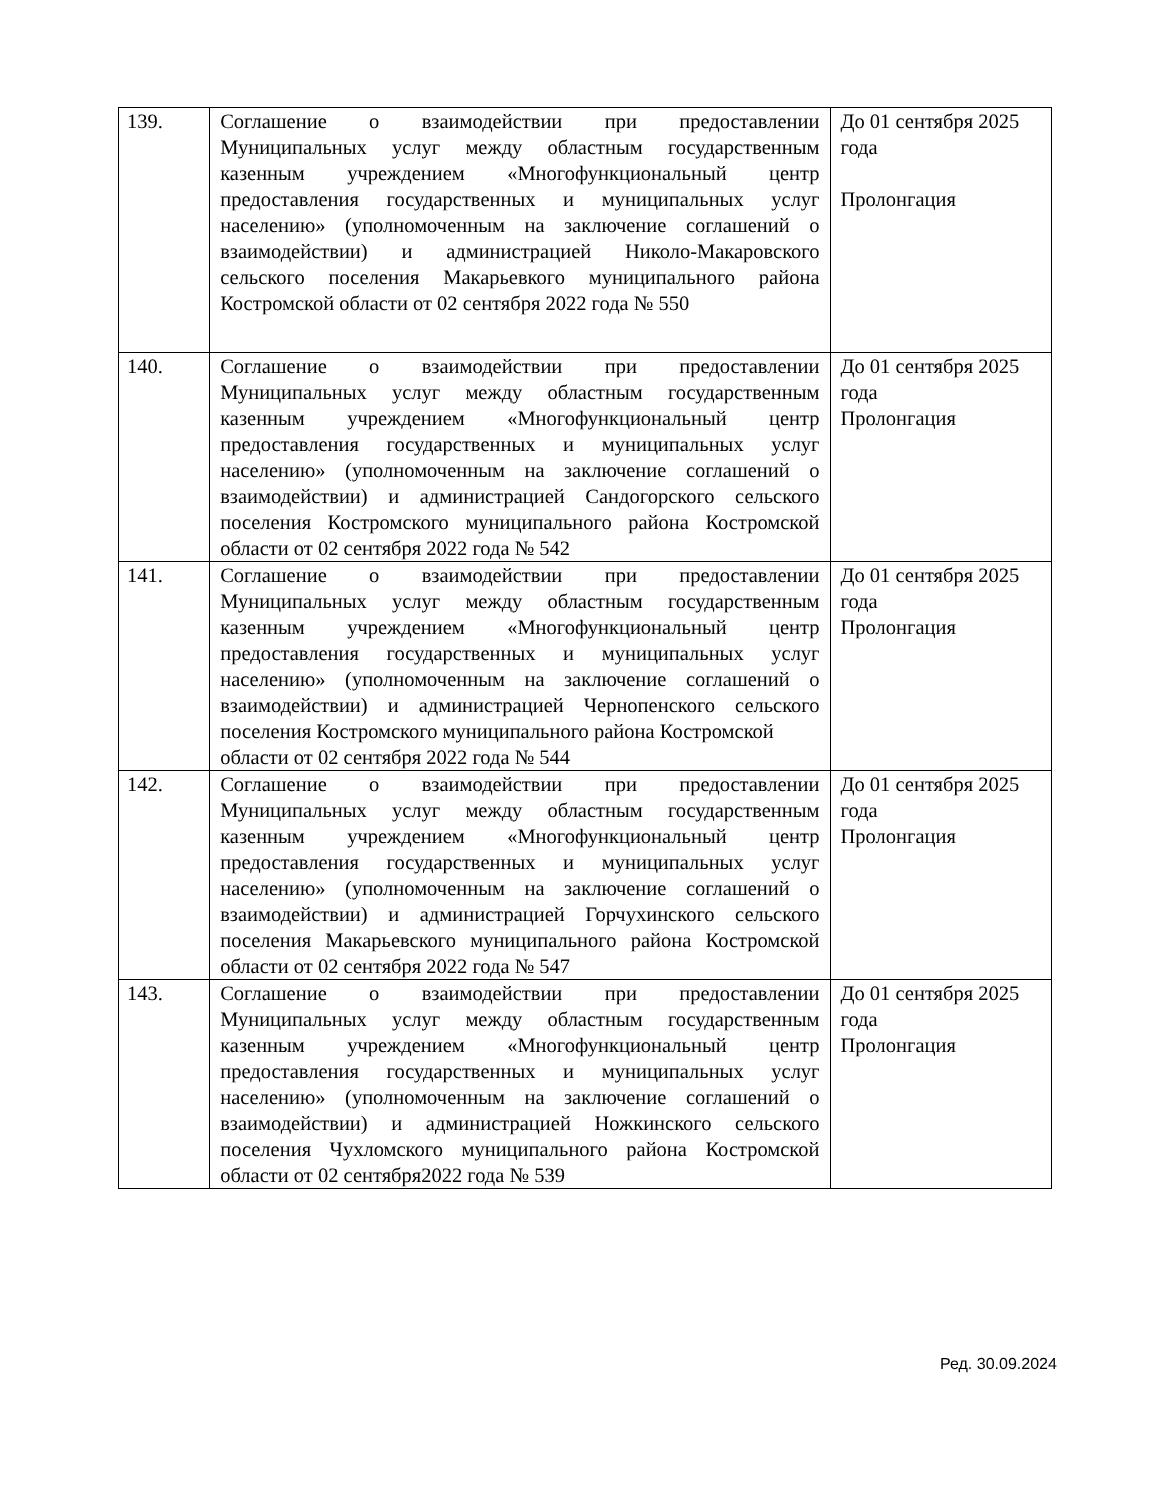| 139. | Соглашение о взаимодействии при предоставлении Муниципальных услуг между областным государственным казенным учреждением «Многофункциональный центр предоставления государственных и муниципальных услуг населению» (уполномоченным на заключение соглашений о взаимодействии) и администрацией Николо-Макаровского сельского поселения Макарьевкого муниципального района Костромской области от 02 сентября 2022 года № 550 | До 01 сентября 2025 года Пролонгация |
| 140. | Соглашение о взаимодействии при предоставлении Муниципальных услуг между областным государственным казенным учреждением «Многофункциональный центр предоставления государственных и муниципальных услуг населению» (уполномоченным на заключение соглашений о взаимодействии) и администрацией Сандогорского сельского поселения Костромского муниципального района Костромской области от 02 сентября 2022 года № 542 | До 01 сентября 2025 года Пролонгация |
| 141. | Соглашение о взаимодействии при предоставлении Муниципальных услуг между областным государственным казенным учреждением «Многофункциональный центр предоставления государственных и муниципальных услуг населению» (уполномоченным на заключение соглашений о взаимодействии) и администрацией Чернопенского сельского поселения Костромского муниципального района Костромской области от 02 сентября 2022 года № 544 | До 01 сентября 2025 года Пролонгация |
| 142. | Соглашение о взаимодействии при предоставлении Муниципальных услуг между областным государственным казенным учреждением «Многофункциональный центр предоставления государственных и муниципальных услуг населению» (уполномоченным на заключение соглашений о взаимодействии) и администрацией Горчухинского сельского поселения Макарьевского муниципального района Костромской области от 02 сентября 2022 года № 547 | До 01 сентября 2025 года Пролонгация |
| 143. | Соглашение о взаимодействии при предоставлении Муниципальных услуг между областным государственным казенным учреждением «Многофункциональный центр предоставления государственных и муниципальных услуг населению» (уполномоченным на заключение соглашений о взаимодействии) и администрацией Ножкинского сельского поселения Чухломского муниципального района Костромской области от 02 сентября2022 года № 539 | До 01 сентября 2025 года Пролонгация |
Ред. 30.09.2024